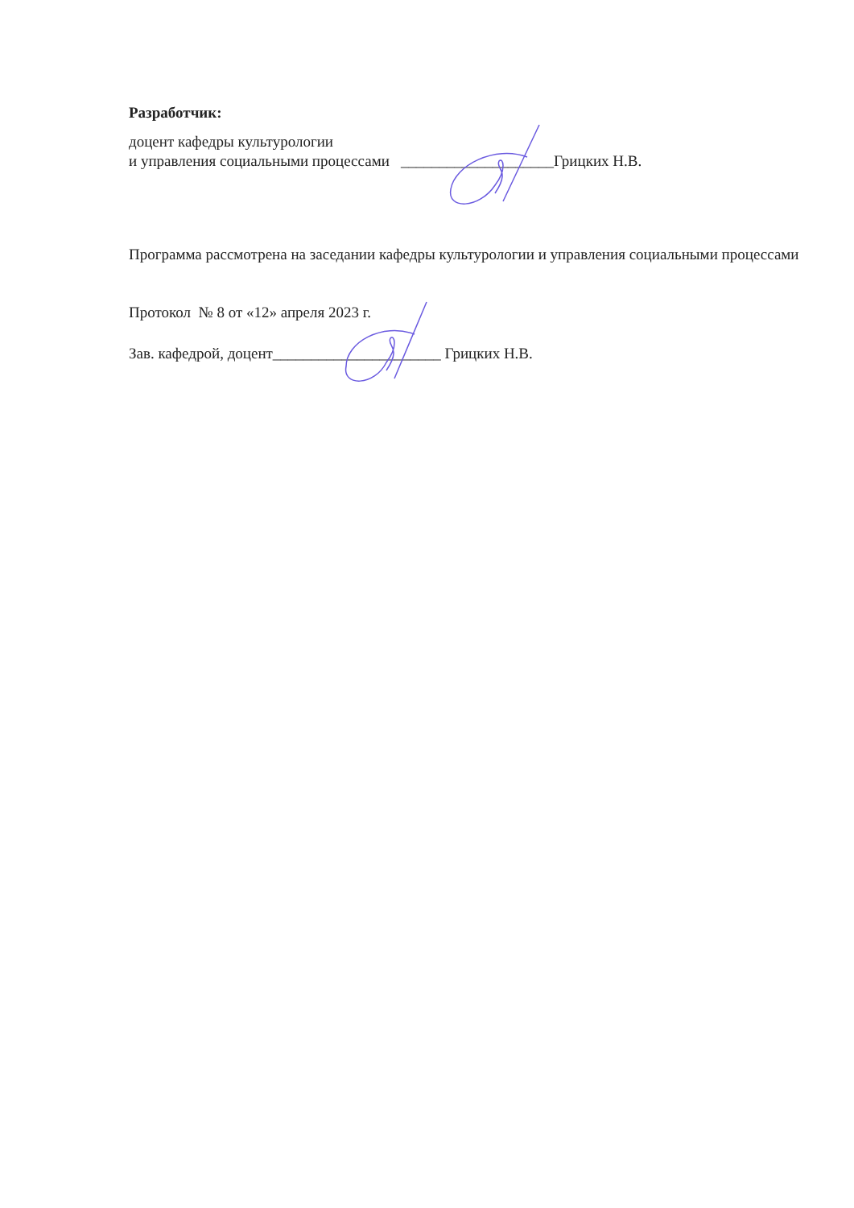Разработчик:
доцент кафедры культурологии
и управления социальными процессами ____________________Грицких Н.В.
Программа рассмотрена на заседании кафедры культурологии и управления социальными процессами
Протокол № 8 от «12» апреля 2023 г.
Зав. кафедрой, доцент______________________ Грицких Н.В.